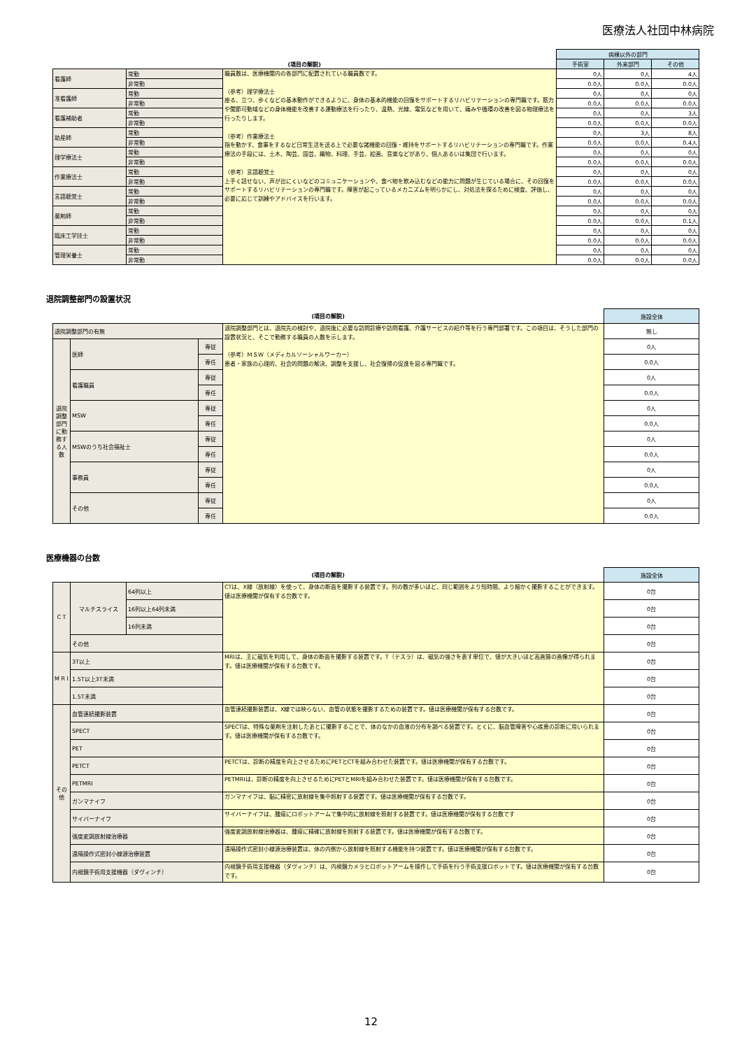医療法人社団中林病院
| | | | 病棟以外の部門 | | |
| --- | --- | --- | --- | --- | --- |
| (項目の解説) | | | 手術室 | 外来部門 | その他 |
| 看護師 | 常勤 | 職員数は、医療機関内の各部門に配置されている職員数です。 （参考）理学療法士 座る、立つ、歩くなどの基本動作ができるように、身体の基本的機能の回復をサポートするリハビリテーションの専門職です。筋力や関節可動域などの身体機能を改善する運動療法を行ったり、温熱、光線、電気などを用いて、痛みや循環の改善を図る物理療法を行ったりします。 （参考）作業療法士 指を動かす、食事をするなど日常生活を送る上で必要な諸機能の回復・維持をサポートするリハビリテーションの専門職です。作業療法の手段には、土木、陶芸、園芸、織物、料理、手芸、絵画、音楽などがあり、個人あるいは集団で行います。 （参考）言語聴覚士 上手く話せない、声が出にくいなどのコミュニケーションや、食べ物を飲み込むなどの能力に問題が生じている場合に、その回復をサポートするリハビリテーションの専門職です。障害が起こっているメカニズムを明らかにし、対処法を探るために検査、評価し、必要に応じて訓練やアドバイスを行います。 | 0人 | 0人 | 4人 |
| | 非常勤 | | 0.0人 | 0.0人 | 0.0人 |
| 准看護師 | 常勤 | | 0人 | 0人 | 0人 |
| | 非常勤 | | 0.0人 | 0.0人 | 0.0人 |
| 看護補助者 | 常勤 | | 0人 | 0人 | 3人 |
| | 非常勤 | | 0.0人 | 0.0人 | 0.0人 |
| 助産師 | 常勤 | | 0人 | 3人 | 8人 |
| | 非常勤 | | 0.0人 | 0.0人 | 0.4人 |
| 理学療法士 | 常勤 | | 0人 | 0人 | 0人 |
| | 非常勤 | | 0.0人 | 0.0人 | 0.0人 |
| 作業療法士 | 常勤 | | 0人 | 0人 | 0人 |
| | 非常勤 | | 0.0人 | 0.0人 | 0.0人 |
| 言語聴覚士 | 常勤 | | 0人 | 0人 | 0人 |
| | 非常勤 | | 0.0人 | 0.0人 | 0.0人 |
| 薬剤師 | 常勤 | | 0人 | 0人 | 0人 |
| | 非常勤 | | 0.0人 | 0.0人 | 0.1人 |
| 臨床工学技士 | 常勤 | | 0人 | 0人 | 0人 |
| | 非常勤 | | 0.0人 | 0.0人 | 0.0人 |
| 管理栄養士 | 常勤 | | 0人 | 0人 | 0人 |
| | 非常勤 | | 0.0人 | 0.0人 | 0.0人 |
退院調整部門の設置状況
| (項目の解説) | | | | 施設全体 |
| --- | --- | --- | --- | --- |
| 退院調整部門の有無 | | | 退院調整部門とは、退院先の検討や、退院後に必要な訪問診療や訪問看護、介護サービスの紹介等を行う専門部署です。この項目は、そうした部門の設置状況と、そこで勤務する職員の人数を示します。 （参考）ＭＳＷ（メディカルソーシャルワーカー） 患者・家族の心理的、社会的問題の解決、調整を支援し、社会復帰の促進を図る専門職です。 | 無し |
| 退院調整部門に勤務する人数 | 医師 | 専従 | | 0人 |
| | | 専任 | | 0.0人 |
| | 看護職員 | 専従 | | 0人 |
| | | 専任 | | 0.0人 |
| | MSW | 専従 | | 0人 |
| | | 専任 | | 0.0人 |
| | MSWのうち社会福祉士 | 専従 | | 0人 |
| | | 専任 | | 0.0人 |
| | 事務員 | 専従 | | 0人 |
| | | 専任 | | 0.0人 |
| | その他 | 専従 | | 0人 |
| | | 専任 | | 0.0人 |
医療機器の台数
| (項目の解説) | | | | 施設全体 |
| --- | --- | --- | --- | --- |
| C T | マルチスライス | 64列以上 | CTは、X線（放射線）を使って、身体の断面を撮影する装置です。列の数が多いほど、同じ範囲をより短時間、より細かく撮影することができます。値は医療機関が保有する台数です。 | 0台 |
| | | 16列以上64列未満 | | 0台 |
| | | 16列未満 | | 0台 |
| | その他 | | | 0台 |
| M R I | 3T以上 | | MRIは、主に磁気を利用して、身体の断面を撮影する装置です。T（テスラ）は、磁気の強さを表す単位で、値が大きいほど高画質の画像が得られます。値は医療機関が保有する台数です。 | 0台 |
| | 1.5T以上3T未満 | | | 0台 |
| | 1.5T未満 | | | 0台 |
| その他 | 血管連続撮影装置 | | 血管連続撮影装置は、X線では映らない、血管の状態を撮影するための装置です。値は医療機関が保有する台数です。 | 0台 |
| | SPECT | | SPECTは、特殊な薬剤を注射したあとに撮影することで、体のなかの血液の分布を調べる装置です。とくに、脳血管障害や心疾患の診断に用いられます。値は医療機関が保有する台数です。 | 0台 |
| | PET | | | 0台 |
| | PETCT | | PETCTは、診断の精度を向上させるためにPETとCTを組み合わせた装置です。値は医療機関が保有する台数です。 | 0台 |
| | PETMRI | | PETMRIは、診断の精度を向上させるためにPETとMRIを組み合わせた装置です。値は医療機関が保有する台数です。 | 0台 |
| | ガンマナイフ | | ガンマナイフは、脳に精密に放射線を集中照射する装置です。値は医療機関が保有する台数です。 | 0台 |
| | サイバーナイフ | | サイバーナイフは、腫瘍にロボットアームで集中的に放射線を照射する装置です。値は医療機関が保有する台数です | 0台 |
| | 強度変調放射線治療器 | | 強度変調放射線治療器は、腫瘍に精確に放射線を照射する装置です。値は医療機関が保有する台数です。 | 0台 |
| | 遠隔操作式密封小線源治療装置 | | 遠隔操作式密封小線源治療装置は、体の内側から放射線を照射する機能を持つ装置です。値は医療機関が保有する台数です。 | 0台 |
| | 内視鏡手術用支援機器（ダヴィンチ） | | 内視鏡手術用支援機器（ダヴィンチ）は、内視鏡カメラとロボットアームを操作して手術を行う手術支援ロボットです。値は医療機関が保有する台数です。 | 0台 |
12